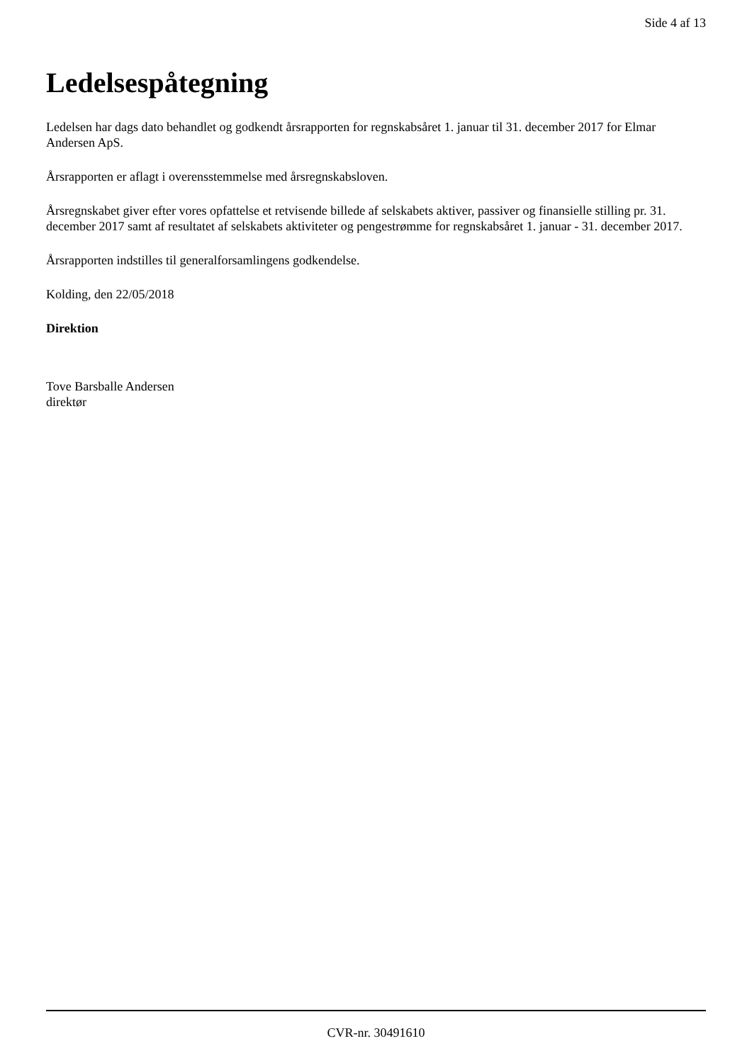Side 4 af 13
Ledelsespåtegning
Ledelsen har dags dato behandlet og godkendt årsrapporten for regnskabsåret 1. januar til 31. december 2017 for Elmar Andersen ApS.
Årsrapporten er aflagt i overensstemmelse med årsregnskabsloven.
Årsregnskabet giver efter vores opfattelse et retvisende billede af selskabets aktiver, passiver og finansielle stilling pr. 31. december 2017 samt af resultatet af selskabets aktiviteter og pengestrømme for regnskabsåret 1. januar - 31. december 2017.
Årsrapporten indstilles til generalforsamlingens godkendelse.
Kolding, den 22/05/2018
Direktion
Tove Barsballe Andersen
direktør
CVR-nr. 30491610